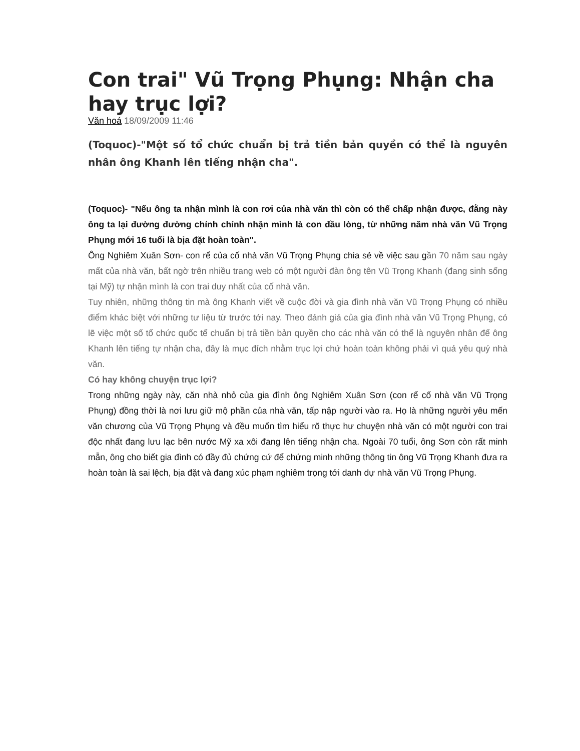Con trai" Vũ Trọng Phụng: Nhận cha hay trục lợi?
Văn hoá 18/09/2009 11:46
(Toquoc)-"Một số tổ chức chuẩn bị trả tiền bản quyền có thể là nguyên nhân ông Khanh lên tiếng nhận cha".
(Toquoc)- "Nếu ông ta nhận mình là con rơi của nhà văn thì còn có thể chấp nhận được, đằng này ông ta lại đường đường chính chính nhận mình là con đầu lòng, từ những năm nhà văn Vũ Trọng Phụng mới 16 tuổi là bịa đặt hoàn toàn".
Ông Nghiêm Xuân Sơn- con rể của cố nhà văn Vũ Trọng Phụng chia sẻ về việc sau gần 70 năm sau ngày mất của nhà văn, bất ngờ trên nhiều trang web có một người đàn ông tên Vũ Trọng Khanh (đang sinh sống tại Mỹ) tự nhận mình là con trai duy nhất của cố nhà văn.
Tuy nhiên, những thông tin mà ông Khanh viết về cuộc đời và gia đình nhà văn Vũ Trọng Phụng có nhiều điểm khác biệt với những tư liệu từ trước tới nay. Theo đánh giá của gia đình nhà văn Vũ Trọng Phụng, có lẽ việc một số tổ chức quốc tế chuẩn bị trả tiền bản quyền cho các nhà văn có thể là nguyên nhân để ông Khanh lên tiếng tự nhận cha, đây là mục đích nhằm trục lợi chứ hoàn toàn không phải vì quá yêu quý nhà văn.
Có hay không chuyện trục lợi?
Trong những ngày này, căn nhà nhỏ của gia đình ông Nghiêm Xuân Sơn (con rể cố nhà văn Vũ Trọng Phụng) đồng thời là nơi lưu giữ mộ phần của nhà văn, tấp nập người vào ra. Họ là những người yêu mến văn chương của Vũ Trọng Phụng và đều muốn tìm hiểu rõ thực hư chuyện nhà văn có một người con trai độc nhất đang lưu lạc bên nước Mỹ xa xôi đang lên tiếng nhận cha. Ngoài 70 tuổi, ông Sơn còn rất minh mẫn, ông cho biết gia đình có đầy đủ chứng cứ để chứng minh những thông tin ông Vũ Trọng Khanh đưa ra hoàn toàn là sai lệch, bịa đặt và đang xúc phạm nghiêm trọng tới danh dự nhà văn Vũ Trọng Phụng.